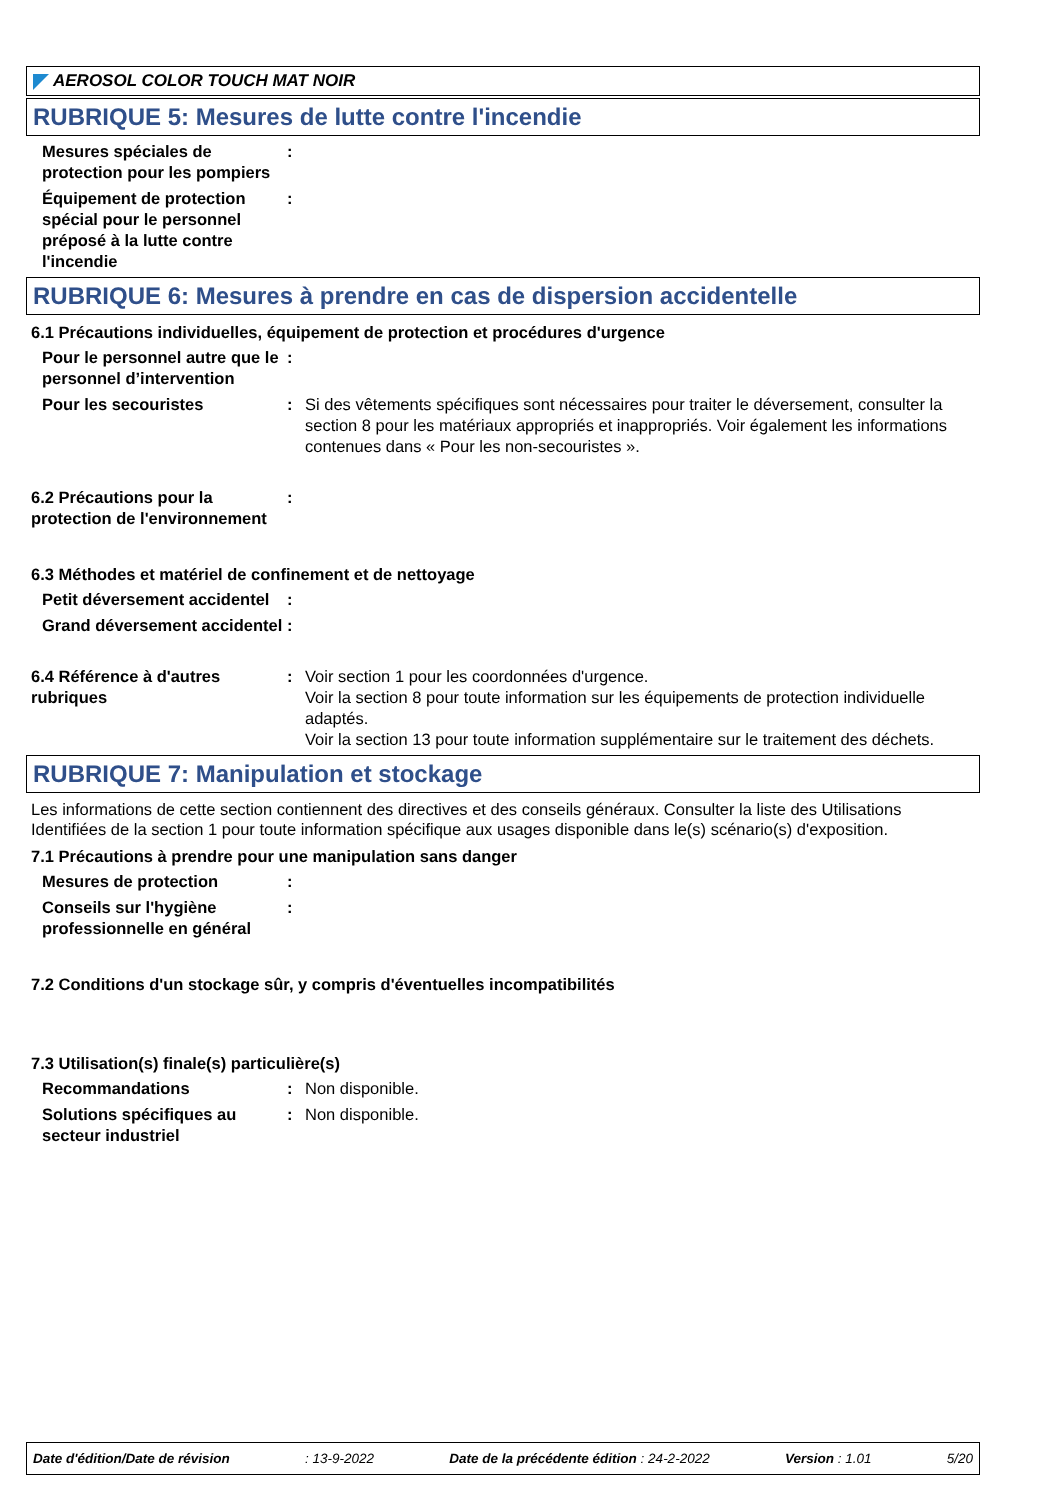AEROSOL COLOR TOUCH MAT NOIR
RUBRIQUE 5: Mesures de lutte contre l'incendie
Mesures spéciales de protection pour les pompiers
:
Équipement de protection spécial pour le personnel préposé à la lutte contre l'incendie
:
RUBRIQUE 6: Mesures à prendre en cas de dispersion accidentelle
6.1 Précautions individuelles, équipement de protection et procédures d'urgence
Pour le personnel autre que le personnel d’intervention
:
Pour les secouristes : Si des vêtements spécifiques sont nécessaires pour traiter le déversement, consulter la section 8 pour les matériaux appropriés et inappropriés. Voir également les informations contenues dans « Pour les non-secouristes ».
6.2 Précautions pour la protection de l'environnement
:
6.3 Méthodes et matériel de confinement et de nettoyage
Petit déversement accidentel
:
Grand déversement accidentel
:
6.4 Référence à d'autres rubriques
: Voir section 1 pour les coordonnées d'urgence.
Voir la section 8 pour toute information sur les équipements de protection individuelle adaptés.
Voir la section 13 pour toute information supplémentaire sur le traitement des déchets.
RUBRIQUE 7: Manipulation et stockage
Les informations de cette section contiennent des directives et des conseils généraux. Consulter la liste des Utilisations Identifiées de la section 1 pour toute information spécifique aux usages disponible dans le(s) scénario(s) d'exposition.
7.1 Précautions à prendre pour une manipulation sans danger
Mesures de protection :
Conseils sur l'hygiène professionnelle en général
:
7.2 Conditions d'un stockage sûr, y compris d'éventuelles incompatibilités
7.3 Utilisation(s) finale(s) particulière(s)
Recommandations : Non disponible.
Solutions spécifiques au secteur industriel
: Non disponible.
Date d'édition/Date de révision: 13-9-2022 Date de la précédente édition : 24-2-2022 Version : 1.01 5/20